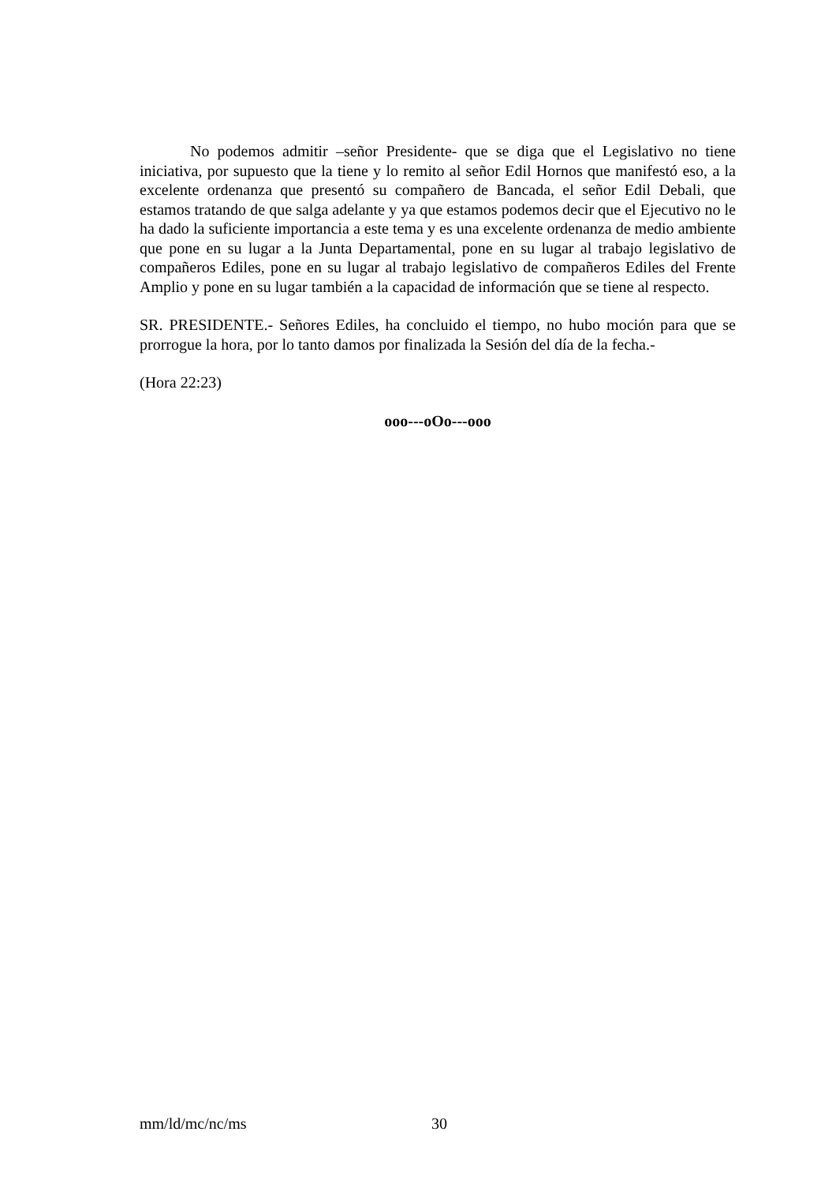No podemos admitir –señor Presidente- que se diga que el Legislativo no tiene iniciativa, por supuesto que la tiene y lo remito al señor Edil Hornos que manifestó eso, a la excelente ordenanza que presentó su compañero de Bancada, el señor Edil Debali, que estamos tratando de que salga adelante y ya que estamos podemos decir que el Ejecutivo no le ha dado la suficiente importancia a este tema y es una excelente ordenanza de medio ambiente que pone en su lugar a la Junta Departamental, pone en su lugar al trabajo legislativo de compañeros Ediles, pone en su lugar al trabajo legislativo de compañeros Ediles del Frente Amplio y pone en su lugar también a la capacidad de información que se tiene al respecto.
SR. PRESIDENTE.- Señores Ediles, ha concluido el tiempo, no hubo moción para que se prorrogue la hora, por lo tanto damos por finalizada la Sesión del día de la fecha.-
(Hora 22:23)
ooo---oOo---ooo
mm/ld/mc/nc/ms 30